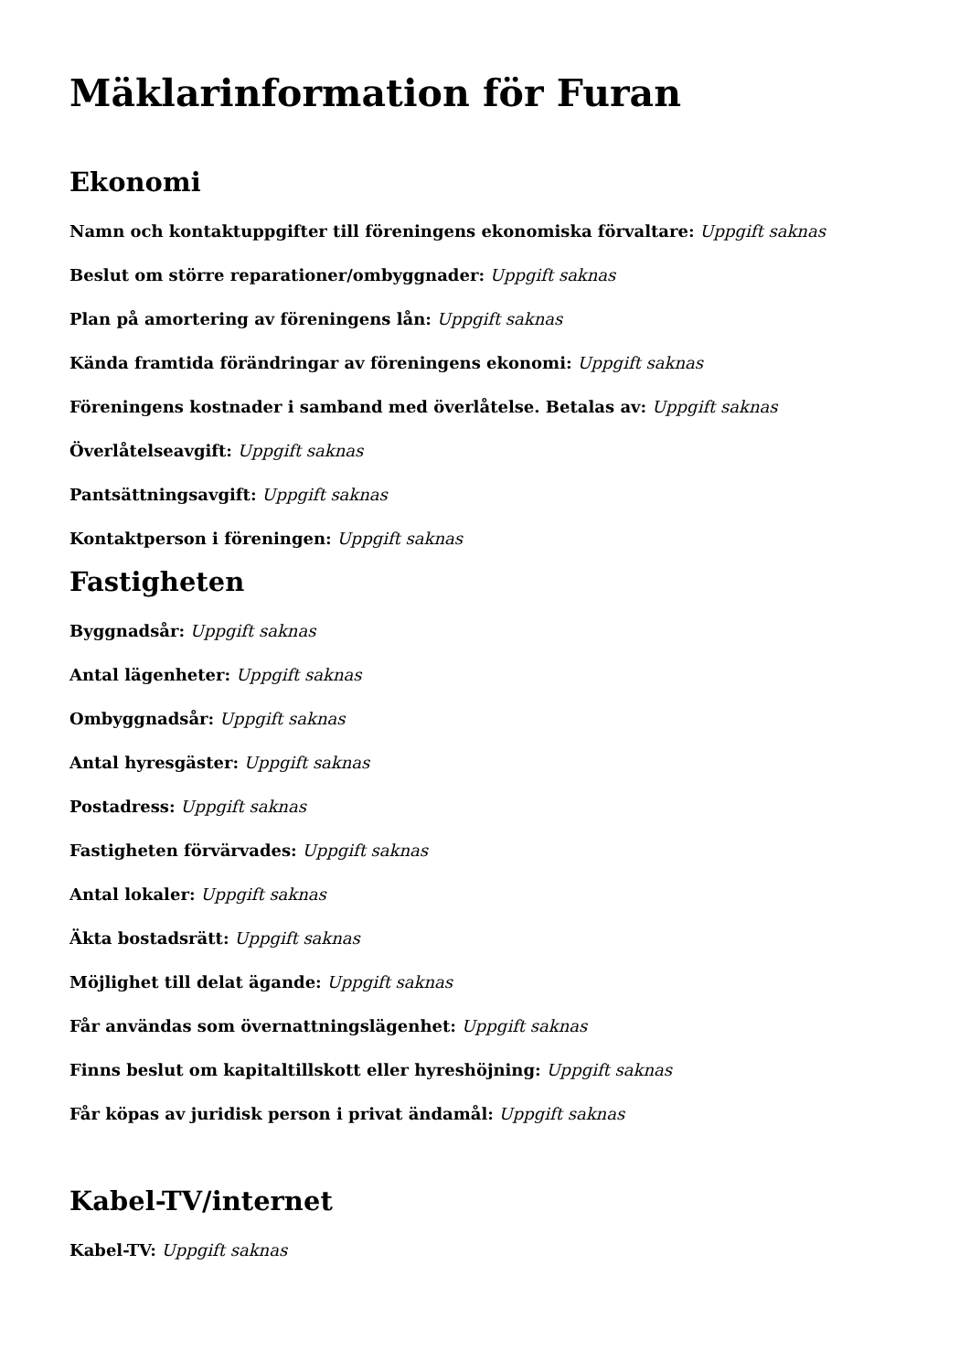Mäklarinformation för Furan
Ekonomi
Namn och kontaktuppgifter till föreningens ekonomiska förvaltare: Uppgift saknas
Beslut om större reparationer/ombyggnader: Uppgift saknas
Plan på amortering av föreningens lån: Uppgift saknas
Kända framtida förändringar av föreningens ekonomi: Uppgift saknas
Föreningens kostnader i samband med överlåtelse. Betalas av: Uppgift saknas
Överlåtelseavgift: Uppgift saknas
Pantsättningsavgift: Uppgift saknas
Kontaktperson i föreningen: Uppgift saknas
Fastigheten
Byggnadsår: Uppgift saknas
Antal lägenheter: Uppgift saknas
Ombyggnadsår: Uppgift saknas
Antal hyresgäster: Uppgift saknas
Postadress: Uppgift saknas
Fastigheten förvärvades: Uppgift saknas
Antal lokaler: Uppgift saknas
Äkta bostadsrätt: Uppgift saknas
Möjlighet till delat ägande: Uppgift saknas
Får användas som övernattningslägenhet: Uppgift saknas
Finns beslut om kapitaltillskott eller hyreshöjning: Uppgift saknas
Får köpas av juridisk person i privat ändamål: Uppgift saknas
Kabel-TV/internet
Kabel-TV: Uppgift saknas